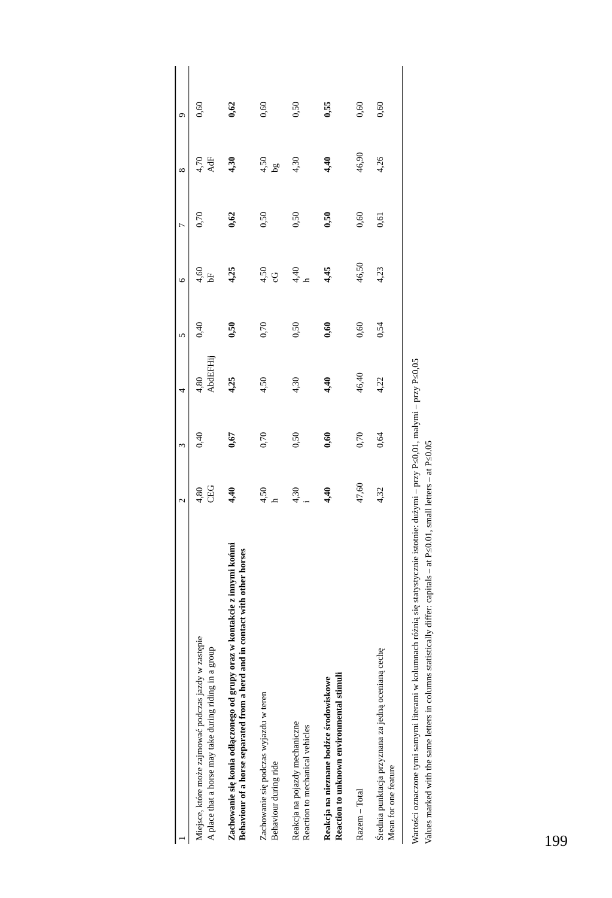| 1 | 2 | 3 | 4 | 5 | 6 | 7 | 8 | 9 |
| --- | --- | --- | --- | --- | --- | --- | --- | --- |
| Miejsce, które może zajmować podczas jazdy w zastępie A place that a horse may take during riding in a group | 4,80 CEG | 0,40 | 4,80 AbdEFHij | 0,40 | 4,60 bF | 0,70 | 4,70 AdF | 0,60 |
| Zachowanie się konia odłączonego od grupy oraz w kontakcie z innymi końmi Behaviour of a horse separated from a herd and in contact with other horses | 4,40 | 0,67 | 4,25 | 0,50 | 4,25 | 0,62 | 4,30 | 0,62 |
| Zachowanie się podczas wyjazdu w teren Behaviour during ride | 4,50 h | 0,70 | 4,50 | 0,70 | 4,50 cG | 0,50 | 4,50 bg | 0,60 |
| Reakcja na pojazdy mechaniczne Reaction to mechanical vehicles | 4,30 i | 0,50 | 4,30 | 0,50 | 4,40 h | 0,50 | 4,30 | 0,50 |
| Reakcja na nieznane bodźce środowiskowe Reaction to unknown environmental stimuli | 4,40 | 0,60 | 4,40 | 0,60 | 4,45 | 0,50 | 4,40 | 0,55 |
| Razem – Total | 47,60 | 0,70 | 46,40 | 0,60 | 46,50 | 0,60 | 46,90 | 0,60 |
| Średnia punktacja przyznana za jedną ocenianą cechę Mean for one feature | 4,32 | 0,64 | 4,22 | 0,54 | 4,23 | 0,61 | 4,26 | 0,60 |
Wartości oznaczone tymi samymi literami w kolumnach różnią się statystycznie istotnie: dużymi – przy P≤0,01, małymi – przy P≤0,05
Values marked with the same letters in columns statistically differ: capitals – at P≤0.01, small letters – at P≤0.05
199